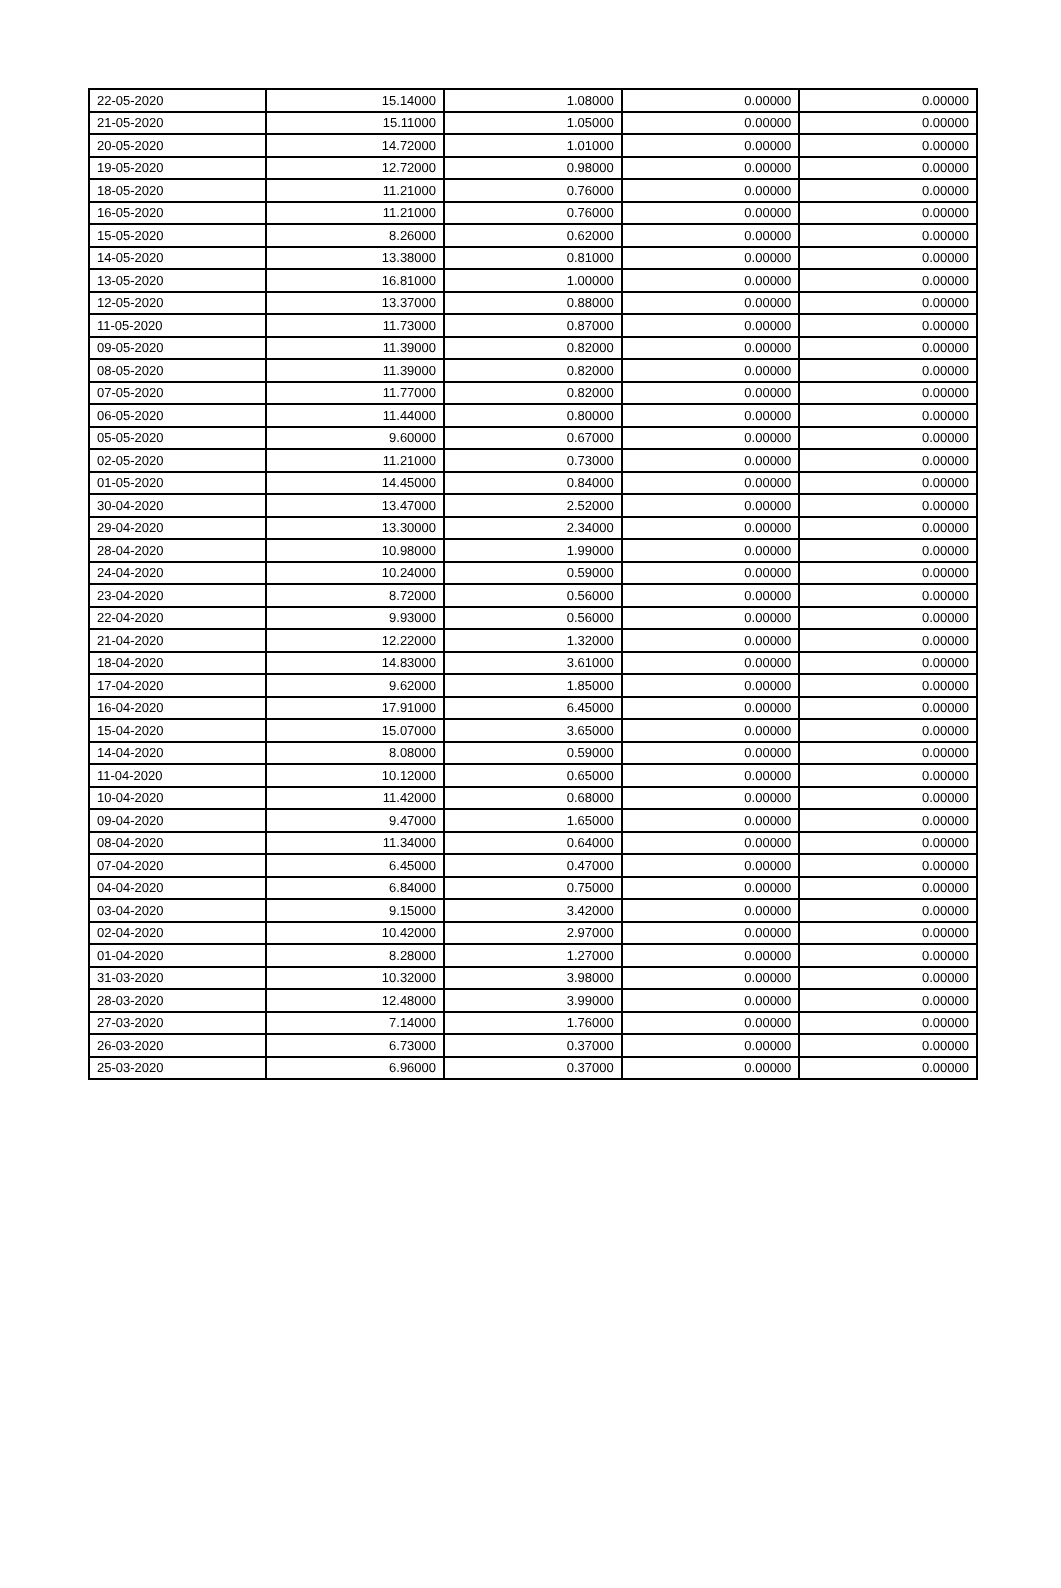| 22-05-2020 | 15.14000 | 1.08000 | 0.00000 | 0.00000 |
| 21-05-2020 | 15.11000 | 1.05000 | 0.00000 | 0.00000 |
| 20-05-2020 | 14.72000 | 1.01000 | 0.00000 | 0.00000 |
| 19-05-2020 | 12.72000 | 0.98000 | 0.00000 | 0.00000 |
| 18-05-2020 | 11.21000 | 0.76000 | 0.00000 | 0.00000 |
| 16-05-2020 | 11.21000 | 0.76000 | 0.00000 | 0.00000 |
| 15-05-2020 | 8.26000 | 0.62000 | 0.00000 | 0.00000 |
| 14-05-2020 | 13.38000 | 0.81000 | 0.00000 | 0.00000 |
| 13-05-2020 | 16.81000 | 1.00000 | 0.00000 | 0.00000 |
| 12-05-2020 | 13.37000 | 0.88000 | 0.00000 | 0.00000 |
| 11-05-2020 | 11.73000 | 0.87000 | 0.00000 | 0.00000 |
| 09-05-2020 | 11.39000 | 0.82000 | 0.00000 | 0.00000 |
| 08-05-2020 | 11.39000 | 0.82000 | 0.00000 | 0.00000 |
| 07-05-2020 | 11.77000 | 0.82000 | 0.00000 | 0.00000 |
| 06-05-2020 | 11.44000 | 0.80000 | 0.00000 | 0.00000 |
| 05-05-2020 | 9.60000 | 0.67000 | 0.00000 | 0.00000 |
| 02-05-2020 | 11.21000 | 0.73000 | 0.00000 | 0.00000 |
| 01-05-2020 | 14.45000 | 0.84000 | 0.00000 | 0.00000 |
| 30-04-2020 | 13.47000 | 2.52000 | 0.00000 | 0.00000 |
| 29-04-2020 | 13.30000 | 2.34000 | 0.00000 | 0.00000 |
| 28-04-2020 | 10.98000 | 1.99000 | 0.00000 | 0.00000 |
| 24-04-2020 | 10.24000 | 0.59000 | 0.00000 | 0.00000 |
| 23-04-2020 | 8.72000 | 0.56000 | 0.00000 | 0.00000 |
| 22-04-2020 | 9.93000 | 0.56000 | 0.00000 | 0.00000 |
| 21-04-2020 | 12.22000 | 1.32000 | 0.00000 | 0.00000 |
| 18-04-2020 | 14.83000 | 3.61000 | 0.00000 | 0.00000 |
| 17-04-2020 | 9.62000 | 1.85000 | 0.00000 | 0.00000 |
| 16-04-2020 | 17.91000 | 6.45000 | 0.00000 | 0.00000 |
| 15-04-2020 | 15.07000 | 3.65000 | 0.00000 | 0.00000 |
| 14-04-2020 | 8.08000 | 0.59000 | 0.00000 | 0.00000 |
| 11-04-2020 | 10.12000 | 0.65000 | 0.00000 | 0.00000 |
| 10-04-2020 | 11.42000 | 0.68000 | 0.00000 | 0.00000 |
| 09-04-2020 | 9.47000 | 1.65000 | 0.00000 | 0.00000 |
| 08-04-2020 | 11.34000 | 0.64000 | 0.00000 | 0.00000 |
| 07-04-2020 | 6.45000 | 0.47000 | 0.00000 | 0.00000 |
| 04-04-2020 | 6.84000 | 0.75000 | 0.00000 | 0.00000 |
| 03-04-2020 | 9.15000 | 3.42000 | 0.00000 | 0.00000 |
| 02-04-2020 | 10.42000 | 2.97000 | 0.00000 | 0.00000 |
| 01-04-2020 | 8.28000 | 1.27000 | 0.00000 | 0.00000 |
| 31-03-2020 | 10.32000 | 3.98000 | 0.00000 | 0.00000 |
| 28-03-2020 | 12.48000 | 3.99000 | 0.00000 | 0.00000 |
| 27-03-2020 | 7.14000 | 1.76000 | 0.00000 | 0.00000 |
| 26-03-2020 | 6.73000 | 0.37000 | 0.00000 | 0.00000 |
| 25-03-2020 | 6.96000 | 0.37000 | 0.00000 | 0.00000 |